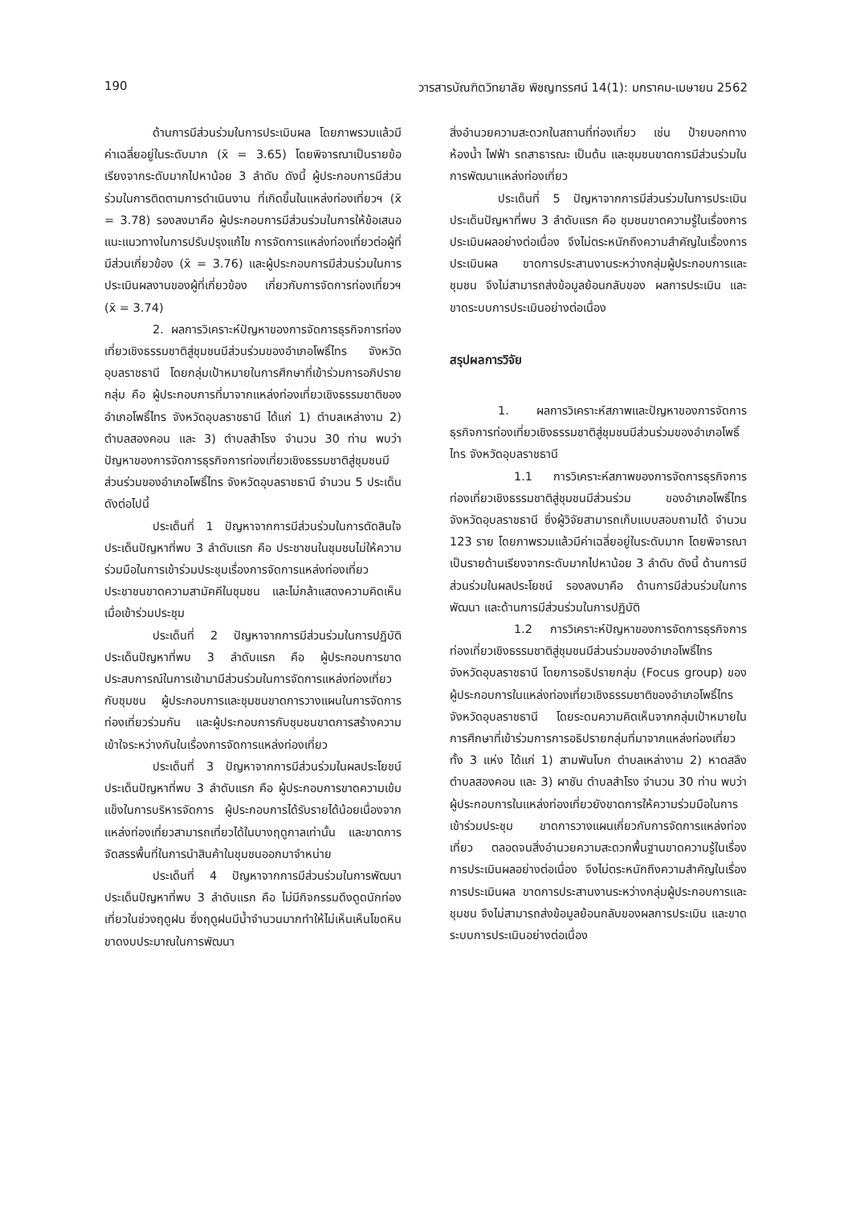190 วารสารบัณฑิตวิทยาลัย พิชญทรรศน์ 14(1): มกราคม-เมษายน 2562
ด้านการมีส่วนร่วมในการประเมินผล โดยภาพรวมแล้วมีค่าเฉลี่ยอยู่ในระดับมาก (x̄ = 3.65) โดยพิจารณาเป็นรายข้อเรียงจากระดับมากไปหาน้อย 3 ลำดับ ดังนี้ ผู้ประกอบการมีส่วนร่วมในการติดตามการดำเนินงาน ที่เกิดขึ้นในแหล่งท่องเที่ยวฯ (x̄ = 3.78) รองลงมาคือ ผู้ประกอบการมีส่วนร่วมในการให้ข้อเสนอแนะแนวทางในการปรับปรุงแก้ไข การจัดการแหล่งท่องเที่ยวต่อผู้ที่มีส่วนเกี่ยวข้อง (x̄ = 3.76) และผู้ประกอบการมีส่วนร่วมในการประเมินผลงานของผู้ที่เกี่ยวข้อง เกี่ยวกับการจัดการท่องเที่ยวฯ (x̄ = 3.74)
2. ผลการวิเคราะห์ปัญหาของการจัดการธุรกิจการท่องเที่ยวเชิงธรรมชาติสู่ชุมชนมีส่วนร่วมของอำเภอโพธิ์ไทร จังหวัดอุบลราชธานี โดยกลุ่มเป้าหมายในการศึกษาที่เข้าร่วมการอภิปรายกลุ่ม คือ ผู้ประกอบการที่มาจากแหล่งท่องเที่ยวเชิงธรรมชาติของอำเภอโพธิ์ไทร จังหวัดอุบลราชธานี ได้แก่ 1) ตำบลเหล่างาม 2) ตำบลสองคอน และ 3) ตำบลสำโรง จำนวน 30 ท่าน พบว่า ปัญหาของการจัดการธุรกิจการท่องเที่ยวเชิงธรรมชาติสู่ชุมชนมีส่วนร่วมของอำเภอโพธิ์ไทร จังหวัดอุบลราชธานี จำนวน 5 ประเด็น ดังต่อไปนี้
ประเด็นที่ 1 ปัญหาจากการมีส่วนร่วมในการตัดสินใจ ประเด็นปัญหาที่พบ 3 ลำดับแรก คือ ประชาชนในชุมชนไม่ให้ความร่วมมือในการเข้าร่วมประชุมเรื่องการจัดการแหล่งท่องเที่ยว ประชาชนขาดความสามัคคีในชุมชน และไม่กล้าแสดงความคิดเห็นเมื่อเข้าร่วมประชุม
ประเด็นที่ 2 ปัญหาจากการมีส่วนร่วมในการปฏิบัติประเด็นปัญหาที่พบ 3 ลำดับแรก คือ ผู้ประกอบการขาดประสบการณ์ในการเข้ามามีส่วนร่วมในการจัดการแหล่งท่องเที่ยวกับชุมชน ผู้ประกอบการและชุมชนขาดการวางแผนในการจัดการท่องเที่ยวร่วมกัน และผู้ประกอบการกับชุมชนขาดการสร้างความเข้าใจระหว่างกันในเรื่องการจัดการแหล่งท่องเที่ยว
ประเด็นที่ 3 ปัญหาจากการมีส่วนร่วมในผลประโยชน์ ประเด็นปัญหาที่พบ 3 ลำดับแรก คือ ผู้ประกอบการขาดความเข้มแข็งในการบริหารจัดการ ผู้ประกอบการได้รับรายได้น้อยเนื่องจากแหล่งท่องเที่ยวสามารถเที่ยวได้ในบางฤดูกาลเท่านั้น และขาดการจัดสรรพื้นที่ในการนำสินค้าในชุมชนออกมาจำหน่าย
ประเด็นที่ 4 ปัญหาจากการมีส่วนร่วมในการพัฒนา ประเด็นปัญหาที่พบ 3 ลำดับแรก คือ ไม่มีกิจกรรมดึงดูดนักท่องเที่ยวในช่วงฤดูฝน ซึ่งฤดูฝนมีน้ำจำนวนมากทำให้ไม่เห็นเห็นโขดหินขาดงบประมาณในการพัฒนา
สิ่งอำนวยความสะดวกในสถานที่ท่องเที่ยว เช่น ป้ายบอกทาง ห้องน้ำ ไฟฟ้า รถสาธารณะ เป็นต้น และชุมชนขาดการมีส่วนร่วมในการพัฒนาแหล่งท่องเที่ยว
ประเด็นที่ 5 ปัญหาจากการมีส่วนร่วมในการประเมิน ประเด็นปัญหาที่พบ 3 ลำดับแรก คือ ชุมชนขาดความรู้ในเรื่องการประเมินผลอย่างต่อเนื่อง จึงไม่ตระหนักถึงความสำคัญในเรื่องการประเมินผล ขาดการประสานงานระหว่างกลุ่มผู้ประกอบการและชุมชน จึงไม่สามารถส่งข้อมูลย้อนกลับของ ผลการประเมิน และขาดระบบการประเมินอย่างต่อเนื่อง
สรุปผลการวิจัย
1. ผลการวิเคราะห์สภาพและปัญหาของการจัดการธุรกิจการท่องเที่ยวเชิงธรรมชาติสู่ชุมชนมีส่วนร่วมของอำเภอโพธิ์ไทร จังหวัดอุบลราชธานี
1.1 การวิเคราะห์สภาพของการจัดการธุรกิจการท่องเที่ยวเชิงธรรมชาติสู่ชุมชนมีส่วนร่วม ของอำเภอโพธิ์ไทร จังหวัดอุบลราชธานี ซึ่งผู้วิจัยสามารถเก็บแบบสอบถามได้ จำนวน 123 ราย โดยภาพรวมแล้วมีค่าเฉลี่ยอยู่ในระดับมาก โดยพิจารณาเป็นรายด้านเรียงจากระดับมากไปหาน้อย 3 ลำดับ ดังนี้ ด้านการมีส่วนร่วมในผลประโยชน์ รองลงมาคือ ด้านการมีส่วนร่วมในการพัฒนา และด้านการมีส่วนร่วมในการปฏิบัติ
1.2 การวิเคราะห์ปัญหาของการจัดการธุรกิจการท่องเที่ยวเชิงธรรมชาติสู่ชุมชนมีส่วนร่วมของอำเภอโพธิ์ไทร จังหวัดอุบลราชธานี โดยการอธิปรายกลุ่ม (Focus group) ของผู้ประกอบการในแหล่งท่องเที่ยวเชิงธรรมชาติของอำเภอโพธิ์ไทร จังหวัดอุบลราชธานี โดยระดมความคิดเห็นจากกลุ่มเป้าหมายในการศึกษาที่เข้าร่วมการการอธิปรายกลุ่มที่มาจากแหล่งท่องเที่ยวทั้ง 3 แห่ง ได้แก่ 1) สามพันโบก ตำบลเหล่างาม 2) หาดสลึง ตำบลสองคอน และ 3) ผาชัน ตำบลสำโรง จำนวน 30 ท่าน พบว่าผู้ประกอบการในแหล่งท่องเที่ยวยังขาดการให้ความร่วมมือในการเข้าร่วมประชุม ขาดการวางแผนเกี่ยวกับการจัดการแหล่งท่องเที่ยว ตลอดจนสิ่งอำนวยความสะดวกพื้นฐานขาดความรู้ในเรื่องการประเมินผลอย่างต่อเนื่อง จึงไม่ตระหนักถึงความสำคัญในเรื่องการประเมินผล ขาดการประสานงานระหว่างกลุ่มผู้ประกอบการและชุมชน จึงไม่สามารถส่งข้อมูลย้อนกลับของผลการประเมิน และขาดระบบการประเมินอย่างต่อเนื่อง